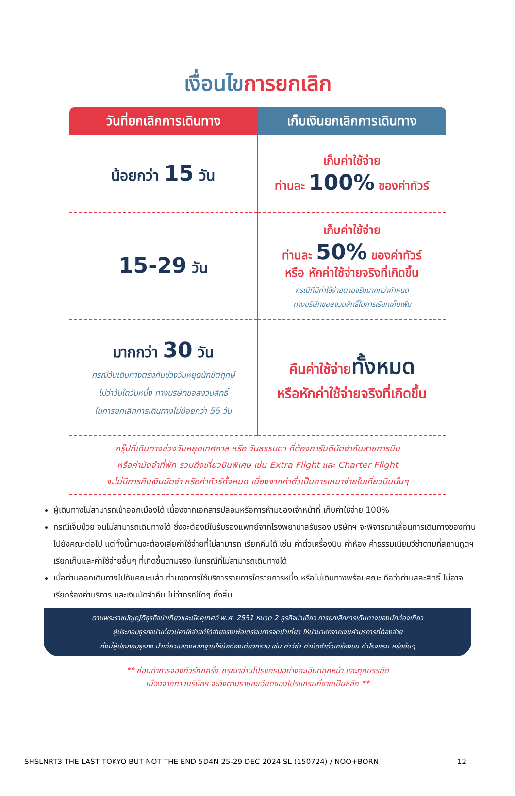เงื่อนไขการยกเลิก
| วันที่ยกเลิกการเดินทาง | เก็บเงินยกเลิกการเดินทาง |
| --- | --- |
| น้อยกว่า 15 วัน | เก็บค่าใช้จ่าย ท่านละ 100% ของค่าทัวร์ |
| 15-29 วัน | เก็บค่าใช้จ่าย ท่านละ 50% ของค่าทัวร์ หรือ หักค่าใช้จ่ายจริงที่เกิดขึ้น กรณีที่มีค่าใช้จ่ายตามจริงมากกว่ากำหนด ทางบริษัทขอสงวนสิทธิ์ในการเรียกเก็บเพิ่ม |
| มากกว่า 30 วัน กรณีวันเดินทางตรงกับช่วงวันหยุดนักขัตฤกษ์ ไม่ว่าวันใดวันหนึ่ง ทางบริษัทขอสงวนสิทธิ์ ในการยกเลิกการเดินทางไม่น้อยกว่า 55 วัน | คืนค่าใช้จ่าย ทั้งหมด หรือหักค่าใช้จ่ายจริงที่เกิดขึ้น |
กรุ๊ปที่เดินทางช่วงวันหยุดเทศกาล หรือ วันธรรมดา ที่ต้องการันตีมัดจำกับสายการบิน
หรือค่ามัดจำที่พัก รวมถึงเที่ยวบินพิเศษ เช่น Extra Flight และ Charter Flight
จะไม่มีการคืนเงินมัดจำ หรือค่าทัวร์ทั้งหมด เนื่องจากค่าตั๋วเป็นการเหมาจ่ายในเที่ยวบินนั้นๆ
ผู้เดินทางไม่สามารถเข้าออกเมืองได้ เนื่องจากเอกสารปลอมหรือการห้ามของเจ้าหน้าที่ เก็บค่าใช้จ่าย 100%
กรณีเจ็บป่วย จนไม่สามารถเดินทางได้ ซึ่งจะต้องมีใบรับรองแพทย์จากโรงพยาบาลรับรอง บริษัทฯ จะพิจารณาเลื่อนการเดินทางของท่านไปยังคณะต่อไป แต่ทั้งนี้ท่านจะต้องเสียค่าใช้จ่ายที่ไม่สามารถ เรียกคืนได้ เช่น ค่าตั๋วเครื่องบิน ค่าห้อง ค่าธรรมเนียมวีซ่าตามที่สถานทูตฯ เรียกเก็บและค่าใช้จ่ายอื่นๆ ที่เกิดขึ้นตามจริง ในกรณีที่ไม่สามารถเดินทางได้
เมื่อท่านออกเดินทางไปกับคณะแล้ว ท่านงดการใช้บริการรายการใดรายการหนึ่ง หรือไม่เดินทางพร้อมคณะ ถือว่าท่านสละสิทธิ์ ไม่อาจเรียกร้องค่าบริการ และเงินมัดจำคืน ไม่ว่ากรณีใดๆ ทั้งสิ้น
ตามพระราชบัญญัติธุรกิจนำเที่ยวและมัคคุเทศก์ พ.ศ. 2551 หมวด 2 ธุรกิจนำเที่ยว การยกเลิกการเดินทางของนักท่องเที่ยว
ผู้ประกอบธุรกิจนำเที่ยวมีค่าใช้จ่ายที่ได้จ่ายจริงเพื่อเตรียมการจัดนำเที่ยว ให้นำมาหักจากเงินค่าบริการที่ต้องจ่าย
ทั้งนี้ผู้ประกอบธุรกิจ นำเที่ยวแสดงหลักฐานให้นักท่องเที่ยวทราบ เช่น ค่าวีซ่า ค่ามัดจำตั๋วเครื่องบิน ค่าโรงแรม หรืออื่นๆ
** ก่อนทำการจองทัวร์ทุกครั้ง กรุณาอ่านโปรแกรมอย่างละเอียดทุกหน้า และทุกบรรทัด
เนื่องจากทางบริษัทฯ จะอิงตามรายละเอียดของโปรแกรมที่ขายเป็นหลัก **
SHSLNRT3 THE LAST TOKYO BUT NOT THE END 5D4N 25-29 DEC 2024 SL (150724) / NOO+BORN 12